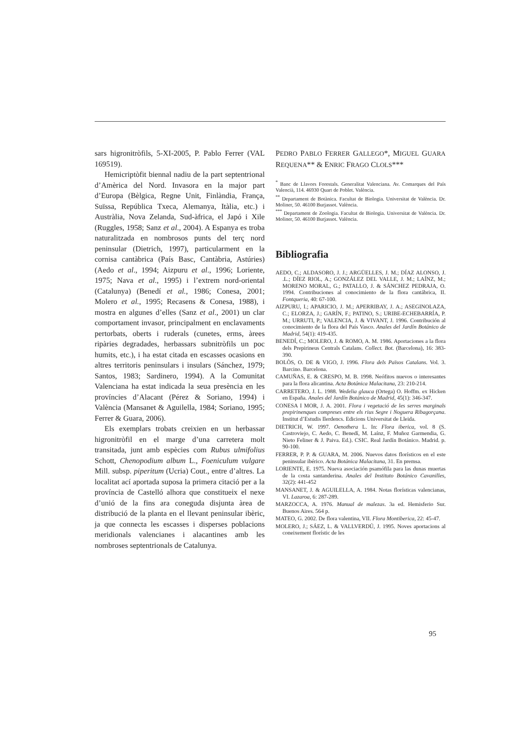sars higronitròfils, 5-XI-2005, P. Pablo Ferrer (VAL 169519).
Hemicriptòfit biennal nadiu de la part septentrional d’Amèrica del Nord. Invasora en la major part d’Europa (Bèlgica, Regne Unit, Finlàndia, França, Suïssa, República Txeca, Alemanya, Itàlia, etc.) i Austràlia, Nova Zelanda, Sud-àfrica, el Japó i Xile (Ruggles, 1958; Sanz et al., 2004). A Espanya es troba naturalitzada en nombrosos punts del terç nord peninsular (Dietrich, 1997), particularment en la cornisa cantàbrica (País Basc, Cantàbria, Astúries) (Aedo et al., 1994; Aizpuru et al., 1996; Loriente, 1975; Nava et al., 1995) i l’extrem nord-oriental (Catalunya) (Benedí et al., 1986; Conesa, 2001; Molero et al., 1995; Recasens & Conesa, 1988), i mostra en algunes d’elles (Sanz et al., 2001) un clar comportament invasor, principalment en enclavaments pertorbats, oberts i ruderals (cunetes, erms, àrees ripàries degradades, herbassars subnitròfils un poc humits, etc.), i ha estat citada en escasses ocasions en altres territoris peninsulars i insulars (Sánchez, 1979; Santos, 1983; Sardinero, 1994). A la Comunitat Valenciana ha estat indicada la seua presència en les províncies d’Alacant (Pérez & Soriano, 1994) i València (Mansanet & Aguilella, 1984; Soriano, 1995; Ferrer & Guara, 2006).
Els exemplars trobats creixien en un herbassar higronitròfil en el marge d’una carretera molt transitada, junt amb espècies com Rubus ulmifolius Schott, Chenopodium album L., Foeniculum vulgare Mill. subsp. piperitum (Ucria) Cout., entre d’altres. La localitat ací aportada suposa la primera citació per a la província de Castelló alhora que constitueix el nexe d’unió de la fins ara coneguda disjunta àrea de distribució de la planta en el llevant peninsular ibèric, ja que connecta les escasses i disperses poblacions meridionals valencianes i alacantines amb les nombroses septentrionals de Catalunya.
PEDRO PABLO FERRER GALLEGO*, MIGUEL GUARA REQUENA** & ENRIC FRAGO CLOLS***
<sup>*</sup> Banc de Llavors Forestals. Generalitat Valenciana. Av. Comarques del País Valencià, 114. 46930 Quart de Poblet. València.
<sup>**</sup> Departament de Botànica. Facultat de Biologia. Universitat de València. Dr. Moliner, 50. 46100 Burjassot. València.
<sup>***</sup> Departament de Zoologia. Facultat de Biologia. Universitat de València. Dr. Moliner, 50. 46100 Burjassot. València.
Bibliografia
AEDO, C.; ALDASORO, J. J.; ARGÜELLES, J. M.; DÍAZ ALONSO, J. .L.; DÍEZ RIOL, A.; GONZÁLEZ DEL VALLE, J. M.; LAÍNZ, M.; MORENO MORAL, G.; PATALLO, J. & SÁNCHEZ PEDRAJA, O. 1994. Contribuciones al conocimiento de la flora cantábrica, II. Fontqueria, 40: 67-100.
AIZPURU, I.; APARICIO, J. M.; APERRIBAY, J. A.; ASEGINOLAZA, C.; ELORZA, J.; GARÍN, F.; PATINO, S.; URIBE-ECHEBARRÍA, P. M.; URRUTI, P.; VALENCIA, J. & VIVANT, J. 1996. Contribución al conocimiento de la flora del País Vasco. Anales del Jardín Botánico de Madrid, 54(1): 419-435.
BENEDÍ, C.; MOLERO, J. & ROMO, A. M. 1986. Aportaciones a la flora dels Prepirineus Centrals Catalans. Collect. Bot. (Barcelona), 16: 383-390.
BOLÒS, O. DE & VIGO, J. 1996. Flora dels Països Catalans. Vol. 3. Barcino. Barcelona.
CAMUÑAS, E. & CRESPO, M. B. 1998. Neófitos nuevos o interesantes para la flora alicantina. Acta Botánica Malacitana, 23: 210-214.
CARRETERO, J. L. 1988. Wedelia glauca (Ortega) O. Hoffm. ex Hicken en España. Anales del Jardín Botánico de Madrid, 45(1): 346-347.
CONESA I MOR, J. A. 2001. Flora i vegetació de les serres marginals prepirinenques compreses entre els rius Segre i Noguera Ribagorçana. Institut d’Estudis Ilerdencs. Edicions Universitat de Lleida.
DIETRICH, W. 1997. Oenothera L. In: Flora iberica, vol. 8 (S. Castroviejo, C. Aedo, C. Benedí, M. Laínz, F. Muñoz Garmendia, G. Nieto Feliner & J. Paiva. Ed.). CSIC. Real Jardín Botánico. Madrid. p. 90-100.
FERRER, P. P. & GUARA, M. 2006. Nuevos datos florísticos en el este peninsular ibérico. Acta Botánica Malacitana, 31. En premsa.
LORIENTE, E. 1975. Nueva asociación psamófila para las dunas muertas de la costa santanderina. Anales del Instituto Botánico Cavanilles, 32(2): 441-452
MANSANET, J. & AGUILELLA, A. 1984. Notas florísticas valencianas, VI. Lazaroa, 6: 287-289.
MARZOCCA, A. 1976. Manual de malezas. 3a ed. Hemisferio Sur. Buenos Aires. 564 p.
MATEO, G. 2002. De flora valentina, VII. Flora Montiberica, 22: 45-47.
MOLERO, J.; SÁEZ, L. & VALLVERDÚ, J. 1995. Noves aportacions al coneixement florístic de les
95